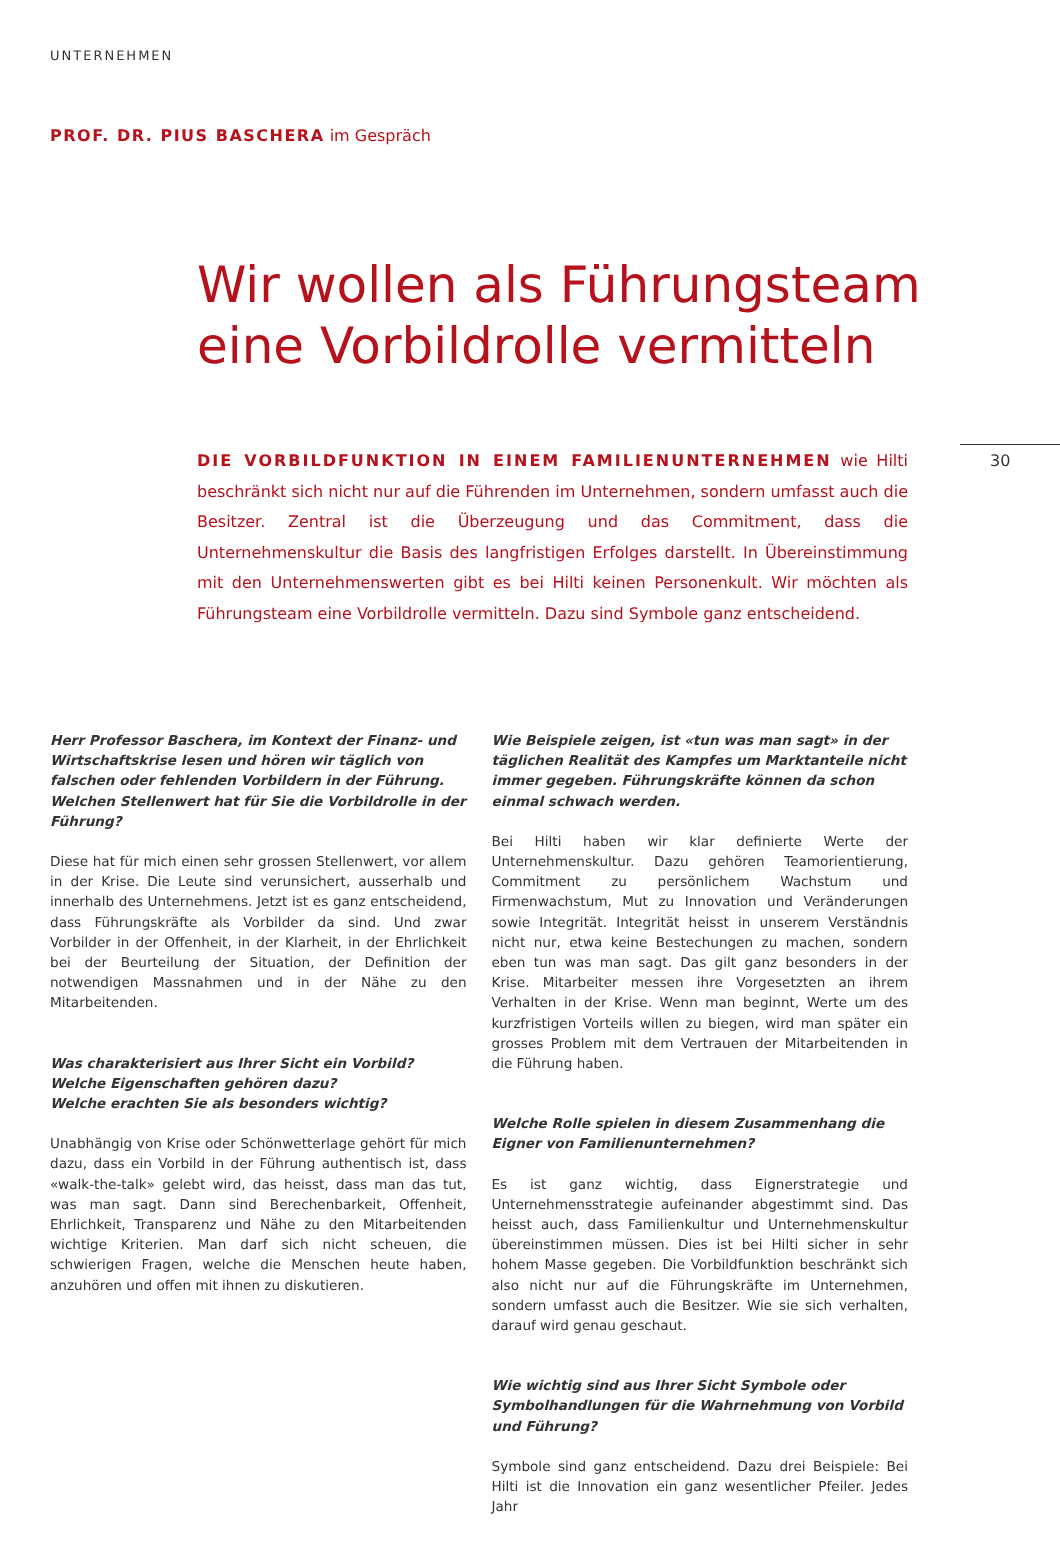UNTERNEHMEN
PROF. DR. PIUS BASCHERA im Gespräch
Wir wollen als Führungsteam
eine Vorbildrolle vermitteln
30
DIE VORBILDFUNKTION IN EINEM FAMILIENUNTERNEHMEN wie Hilti beschränkt sich nicht nur auf die Führenden im Unternehmen, sondern umfasst auch die Besitzer. Zentral ist die Überzeugung und das Commitment, dass die Unternehmenskultur die Basis des langfristigen Erfolges darstellt. In Übereinstimmung mit den Unternehmenswerten gibt es bei Hilti keinen Personenkult. Wir möchten als Führungsteam eine Vorbildrolle vermitteln. Dazu sind Symbole ganz entscheidend.
Herr Professor Baschera, im Kontext der Finanz- und Wirtschaftskrise lesen und hören wir täglich von falschen oder fehlenden Vorbildern in der Führung. Welchen Stellenwert hat für Sie die Vorbildrolle in der Führung?
Diese hat für mich einen sehr grossen Stellenwert, vor allem in der Krise. Die Leute sind verunsichert, ausserhalb und innerhalb des Unternehmens. Jetzt ist es ganz entscheidend, dass Führungskräfte als Vorbilder da sind. Und zwar Vorbilder in der Offenheit, in der Klarheit, in der Ehrlichkeit bei der Beurteilung der Situation, der Definition der notwendigen Massnahmen und in der Nähe zu den Mitarbeitenden.
Was charakterisiert aus Ihrer Sicht ein Vorbild?
Welche Eigenschaften gehören dazu?
Welche erachten Sie als besonders wichtig?
Unabhängig von Krise oder Schönwetterlage gehört für mich dazu, dass ein Vorbild in der Führung authentisch ist, dass «walk-the-talk» gelebt wird, das heisst, dass man das tut, was man sagt. Dann sind Berechenbarkeit, Offenheit, Ehrlichkeit, Transparenz und Nähe zu den Mitarbeitenden wichtige Kriterien. Man darf sich nicht scheuen, die schwierigen Fragen, welche die Menschen heute haben, anzuhören und offen mit ihnen zu diskutieren.
Wie Beispiele zeigen, ist «tun was man sagt» in der täglichen Realität des Kampfes um Marktanteile nicht immer gegeben. Führungskräfte können da schon einmal schwach werden.
Bei Hilti haben wir klar definierte Werte der Unternehmenskultur. Dazu gehören Teamorientierung, Commitment zu persönlichem Wachstum und Firmenwachstum, Mut zu Innovation und Veränderungen sowie Integrität. Integrität heisst in unserem Verständnis nicht nur, etwa keine Bestechungen zu machen, sondern eben tun was man sagt. Das gilt ganz besonders in der Krise. Mitarbeiter messen ihre Vorgesetzten an ihrem Verhalten in der Krise. Wenn man beginnt, Werte um des kurzfristigen Vorteils willen zu biegen, wird man später ein grosses Problem mit dem Vertrauen der Mitarbeitenden in die Führung haben.
Welche Rolle spielen in diesem Zusammenhang die Eigner von Familienunternehmen?
Es ist ganz wichtig, dass Eignerstrategie und Unternehmensstrategie aufeinander abgestimmt sind. Das heisst auch, dass Familienkultur und Unternehmenskultur übereinstimmen müssen. Dies ist bei Hilti sicher in sehr hohem Masse gegeben. Die Vorbildfunktion beschränkt sich also nicht nur auf die Führungskräfte im Unternehmen, sondern umfasst auch die Besitzer. Wie sie sich verhalten, darauf wird genau geschaut.
Wie wichtig sind aus Ihrer Sicht Symbole oder Symbolhandlungen für die Wahrnehmung von Vorbild und Führung?
Symbole sind ganz entscheidend. Dazu drei Beispiele: Bei Hilti ist die Innovation ein ganz wesentlicher Pfeiler. Jedes Jahr